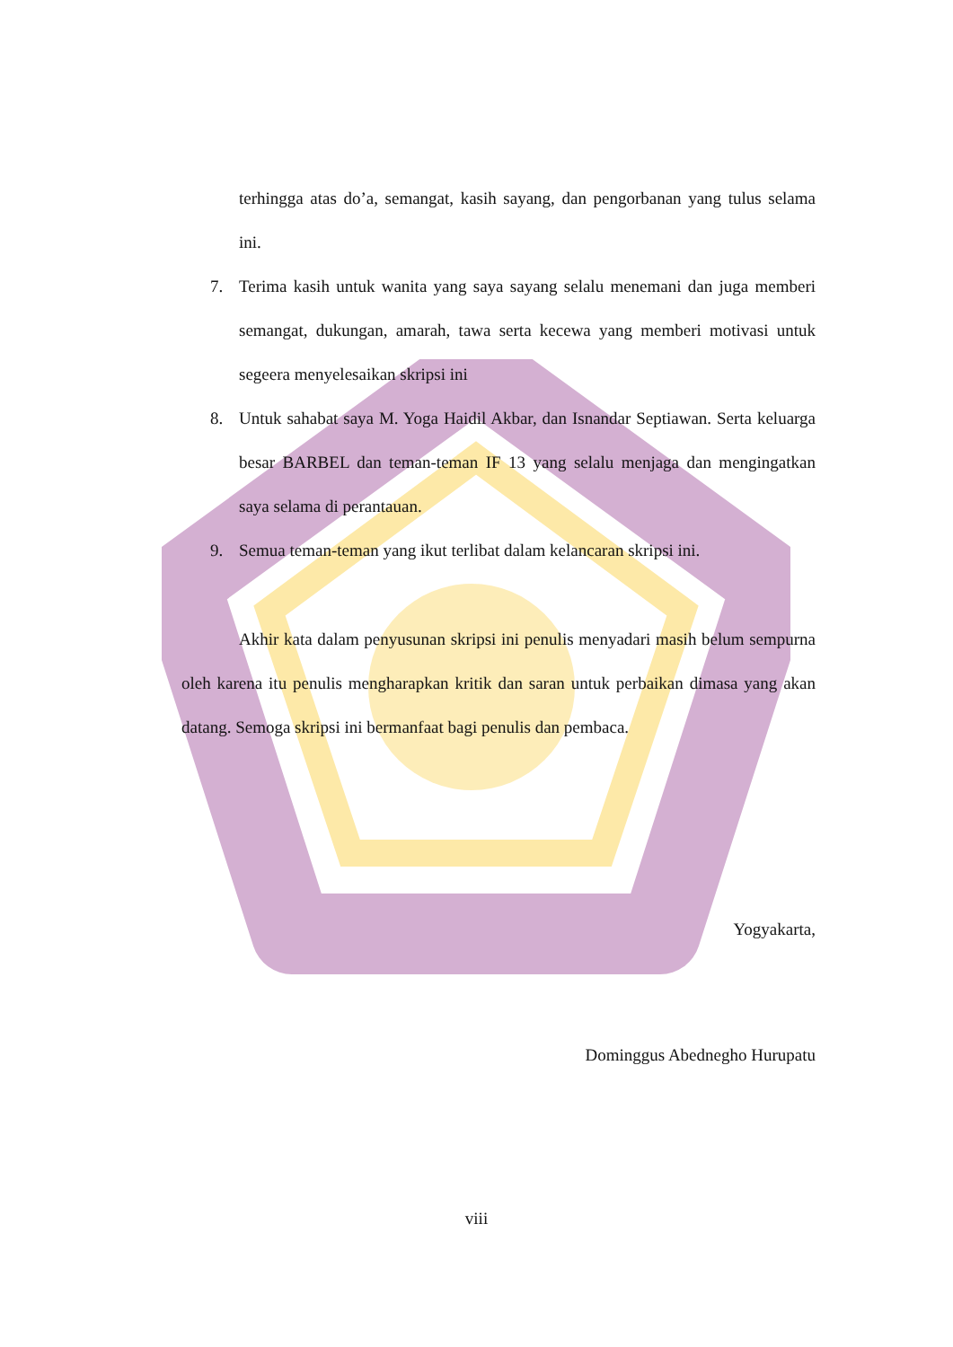terhingga atas do’a, semangat, kasih sayang, dan pengorbanan yang tulus selama ini.
7. Terima kasih untuk wanita yang saya sayang selalu menemani dan juga memberi semangat, dukungan, amarah, tawa serta kecewa yang memberi motivasi untuk segeera menyelesaikan skripsi ini
8. Untuk sahabat saya M. Yoga Haidil Akbar, dan Isnandar Septiawan. Serta keluarga besar BARBEL dan teman-teman IF 13 yang selalu menjaga dan mengingatkan saya selama di perantauan.
9. Semua teman-teman yang ikut terlibat dalam kelancaran skripsi ini.
Akhir kata dalam penyusunan skripsi ini penulis menyadari masih belum sempurna oleh karena itu penulis mengharapkan kritik dan saran untuk perbaikan dimasa yang akan datang. Semoga skripsi ini bermanfaat bagi penulis dan pembaca.
Yogyakarta,
Dominggus Abednegho Hurupatu
viii